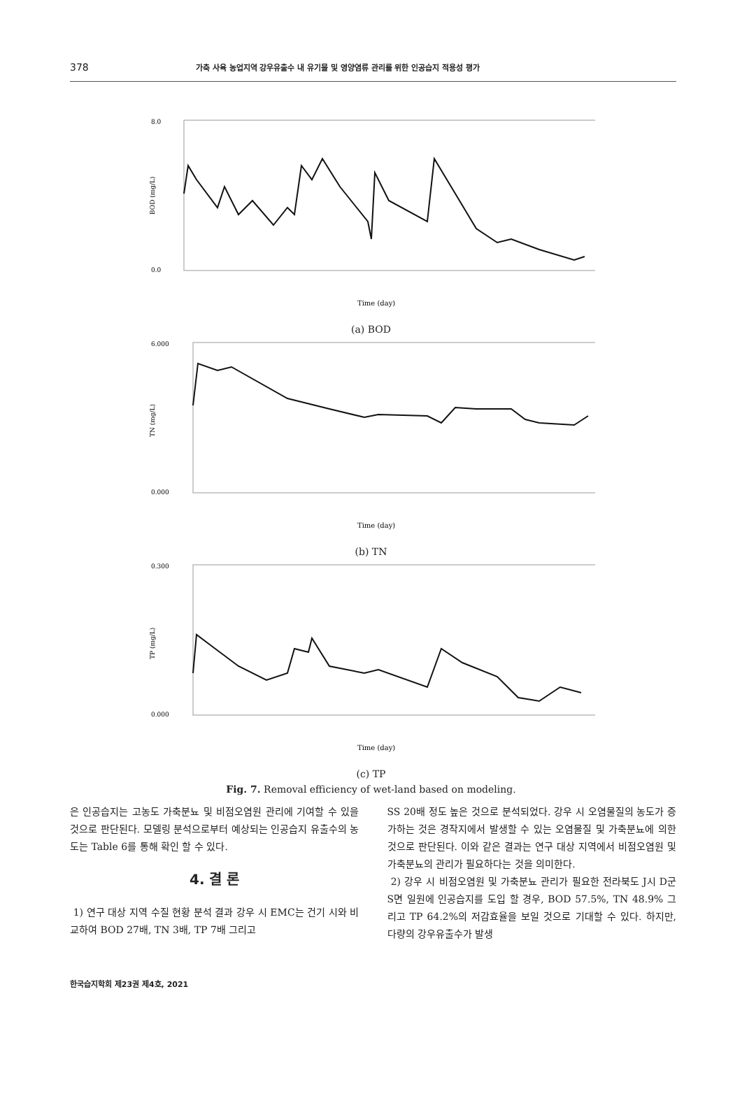378 가축 사육 농업지역 강우유출수 내 유기물 및 영양염류 관리를 위한 인공습지 적용성 평가
8.0
0.0
Time (day)
BOD (mg/L)
(a) BOD
6.000
0.000
Time (day)
TN (mg/L)
(b) TN
0.300
0.000
Time (day)
TP (mg/L)
(c) TP
Fig. 7. Removal efficiency of wet-land based on modeling.
은 인공습지는 고농도 가축분뇨 및 비점오염원 관리에 기여할 수 있을 것으로 판단된다. 모델링 분석으로부터 예상되는 인공습지 유출수의 농도는 Table 6를 통해 확인 할 수 있다.
4. 결 론
1) 연구 대상 지역 수질 현황 분석 결과 강우 시 EMC는 건기 시와 비교하여 BOD 27배, TN 3배, TP 7배 그리고
SS 20배 정도 높은 것으로 분석되었다. 강우 시 오염물질의 농도가 증가하는 것은 경작지에서 발생할 수 있는 오염물질 및 가축분뇨에 의한 것으로 판단된다. 이와 같은 결과는 연구 대상 지역에서 비점오염원 및 가축분뇨의 관리가 필요하다는 것을 의미한다.
2) 강우 시 비점오염원 및 가축분뇨 관리가 필요한 전라북도 J시 D군 S면 일원에 인공습지를 도입 할 경우, BOD 57.5%, TN 48.9% 그리고 TP 64.2%의 저감효율을 보일 것으로 기대할 수 있다. 하지만, 다량의 강우유출수가 발생
한국습지학회 제23권 제4호, 2021